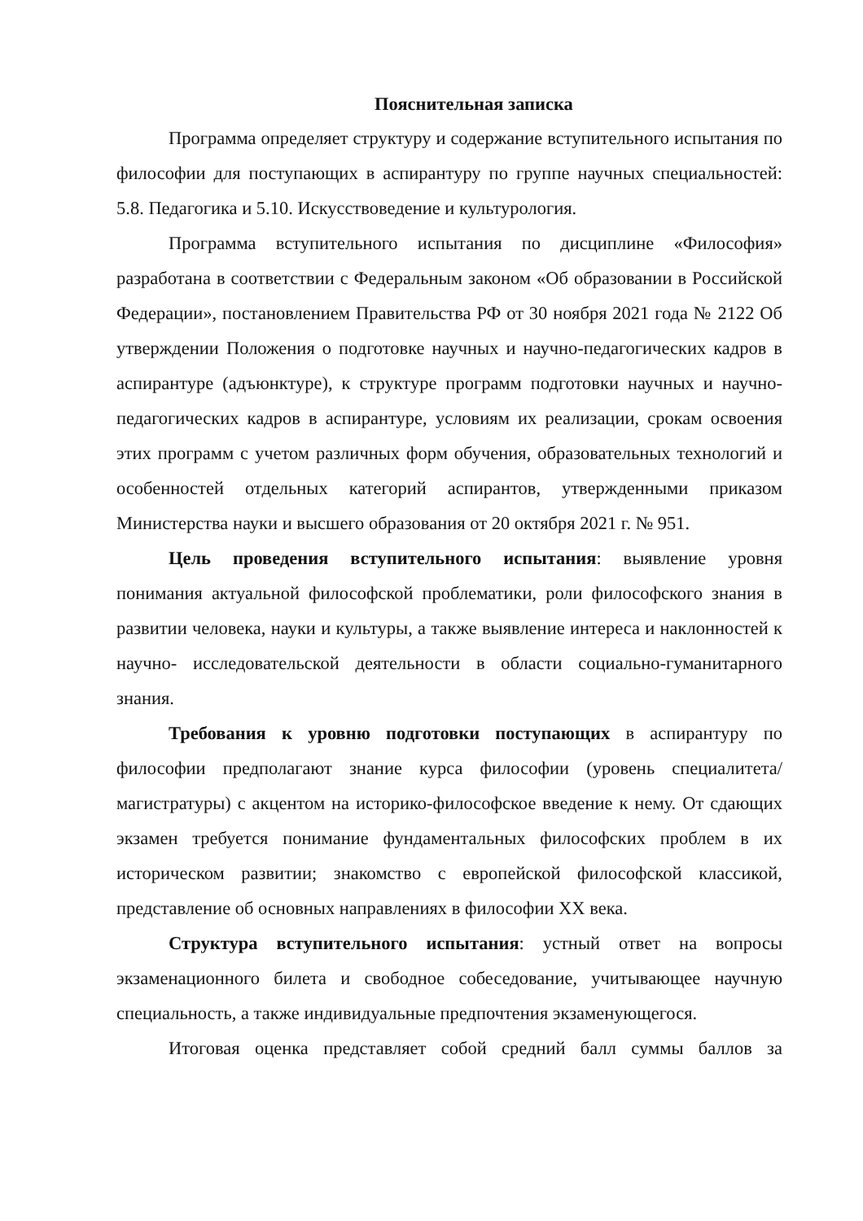Пояснительная записка
Программа определяет структуру и содержание вступительного испытания по философии для поступающих в аспирантуру по группе научных специальностей: 5.8. Педагогика и 5.10. Искусствоведение и культурология.
Программа вступительного испытания по дисциплине «Философия» разработана в соответствии с Федеральным законом «Об образовании в Российской Федерации», постановлением Правительства РФ от 30 ноября 2021 года № 2122 Об утверждении Положения о подготовке научных и научно-педагогических кадров в аспирантуре (адъюнктуре), к структуре программ подготовки научных и научно-педагогических кадров в аспирантуре, условиям их реализации, срокам освоения этих программ с учетом различных форм обучения, образовательных технологий и особенностей отдельных категорий аспирантов, утвержденными приказом Министерства науки и высшего образования от 20 октября 2021 г. № 951.
Цель проведения вступительного испытания: выявление уровня понимания актуальной философской проблематики, роли философского знания в развитии человека, науки и культуры, а также выявление интереса и наклонностей к научно- исследовательской деятельности в области социально-гуманитарного знания.
Требования к уровню подготовки поступающих в аспирантуру по философии предполагают знание курса философии (уровень специалитета/магистратуры) с акцентом на историко-философское введение к нему. От сдающих экзамен требуется понимание фундаментальных философских проблем в их историческом развитии; знакомство с европейской философской классикой, представление об основных направлениях в философии XX века.
Структура вступительного испытания: устный ответ на вопросы экзаменационного билета и свободное собеседование, учитывающее научную специальность, а также индивидуальные предпочтения экзаменующегося.
Итоговая оценка представляет собой средний балл суммы баллов за